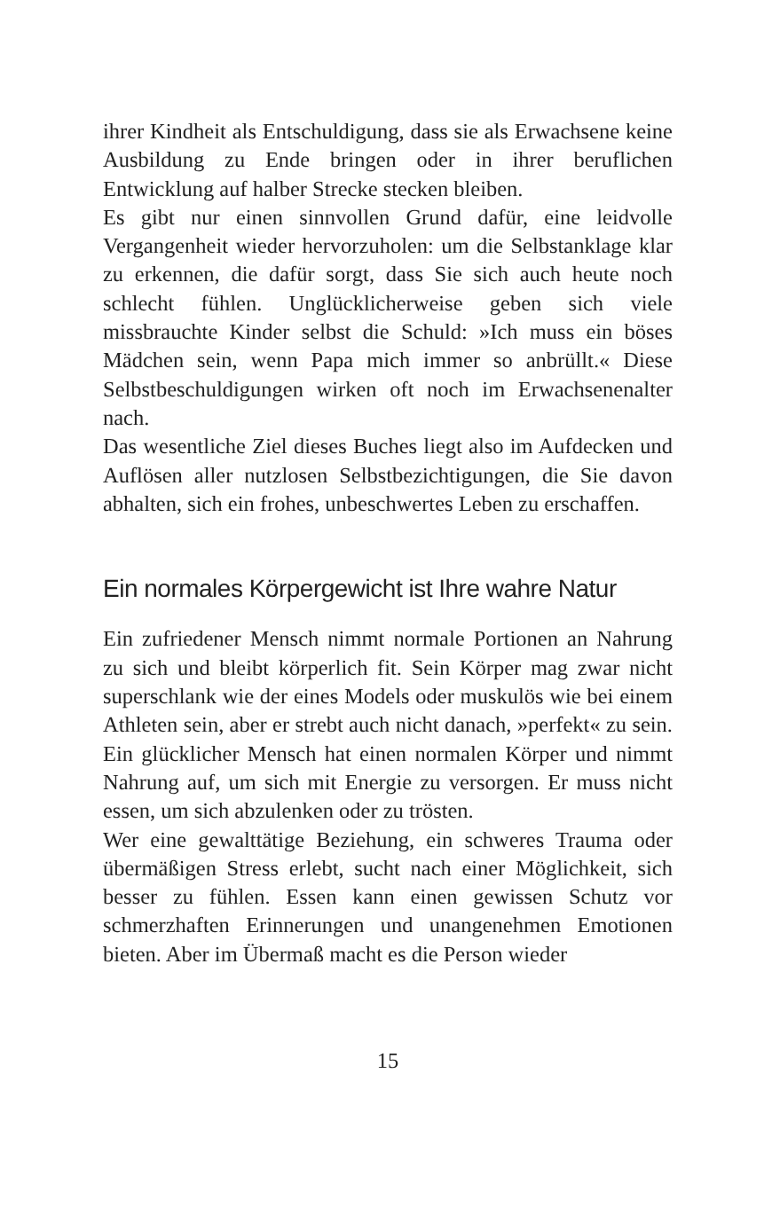ihrer Kindheit als Entschuldigung, dass sie als Erwachsene keine Ausbildung zu Ende bringen oder in ihrer beruflichen Entwicklung auf halber Strecke stecken bleiben.
Es gibt nur einen sinnvollen Grund dafür, eine leidvolle Vergangenheit wieder hervorzuholen: um die Selbstanklage klar zu erkennen, die dafür sorgt, dass Sie sich auch heute noch schlecht fühlen. Unglücklicherweise geben sich viele missbrauchte Kinder selbst die Schuld: »Ich muss ein böses Mädchen sein, wenn Papa mich immer so anbrüllt.« Diese Selbstbeschuldigungen wirken oft noch im Erwachsenenalter nach.
Das wesentliche Ziel dieses Buches liegt also im Aufdecken und Auflösen aller nutzlosen Selbstbezichtigungen, die Sie davon abhalten, sich ein frohes, unbeschwertes Leben zu erschaffen.
Ein normales Körpergewicht ist Ihre wahre Natur
Ein zufriedener Mensch nimmt normale Portionen an Nahrung zu sich und bleibt körperlich fit. Sein Körper mag zwar nicht superschlank wie der eines Models oder muskulös wie bei einem Athleten sein, aber er strebt auch nicht danach, »perfekt« zu sein. Ein glücklicher Mensch hat einen normalen Körper und nimmt Nahrung auf, um sich mit Energie zu versorgen. Er muss nicht essen, um sich abzulenken oder zu trösten.
Wer eine gewalttätige Beziehung, ein schweres Trauma oder übermäßigen Stress erlebt, sucht nach einer Möglichkeit, sich besser zu fühlen. Essen kann einen gewissen Schutz vor schmerzhaften Erinnerungen und unangenehmen Emotionen bieten. Aber im Übermaß macht es die Person wieder
15